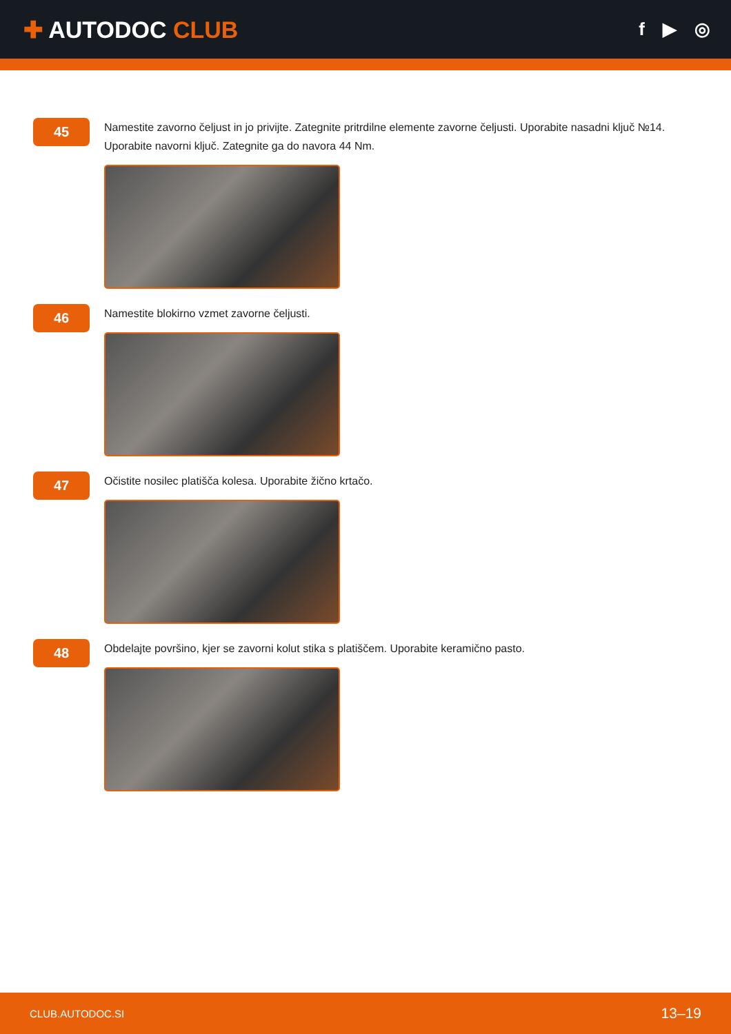✚ AUTODOC CLUB
f ▶ ◎
45
Namestite zavorno čeljust in jo privijte. Zategnite pritrdilne elemente zavorne čeljusti. Uporabite nasadni ključ №14. Uporabite navorni ključ. Zategnite ga do navora 44 Nm.
46
Namestite blokirno vzmet zavorne čeljusti.
47
Očistite nosilec platišča kolesa. Uporabite žično krtačo.
48
Obdelajte površino, kjer se zavorni kolut stika s platiščem. Uporabite keramično pasto.
CLUB.AUTODOC.SI 13–19